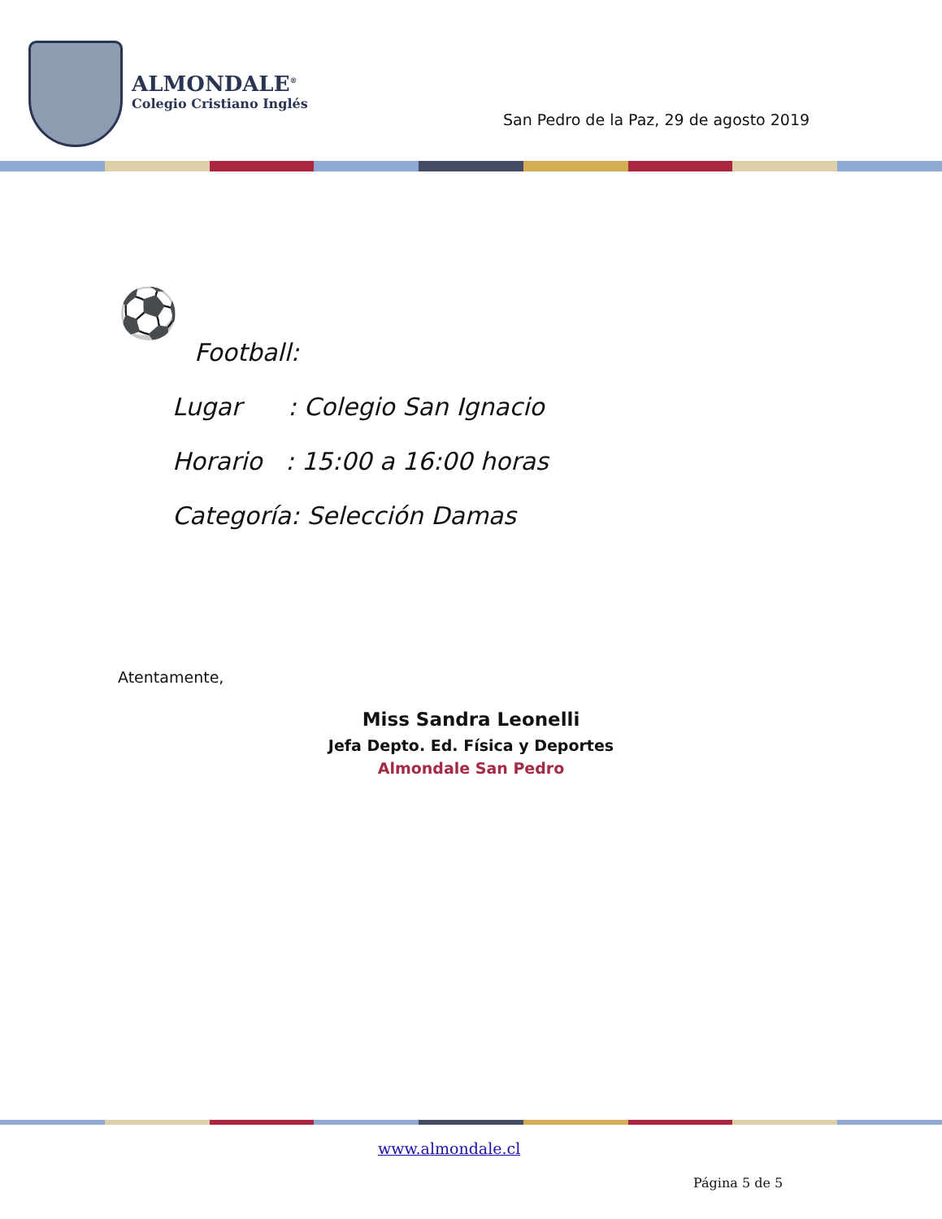ALMONDALE<sup>®</sup>
Colegio Cristiano Inglés
San Pedro de la Paz, 29 de agosto 2019
⚽
Football:
Lugar : Colegio San Ignacio
Horario : 15:00 a 16:00 horas
Categoría: Selección Damas
Atentamente,
Miss Sandra Leonelli
Jefa Depto. Ed. Física y Deportes
Almondale San Pedro
www.almondale.cl
Página 5 de 5